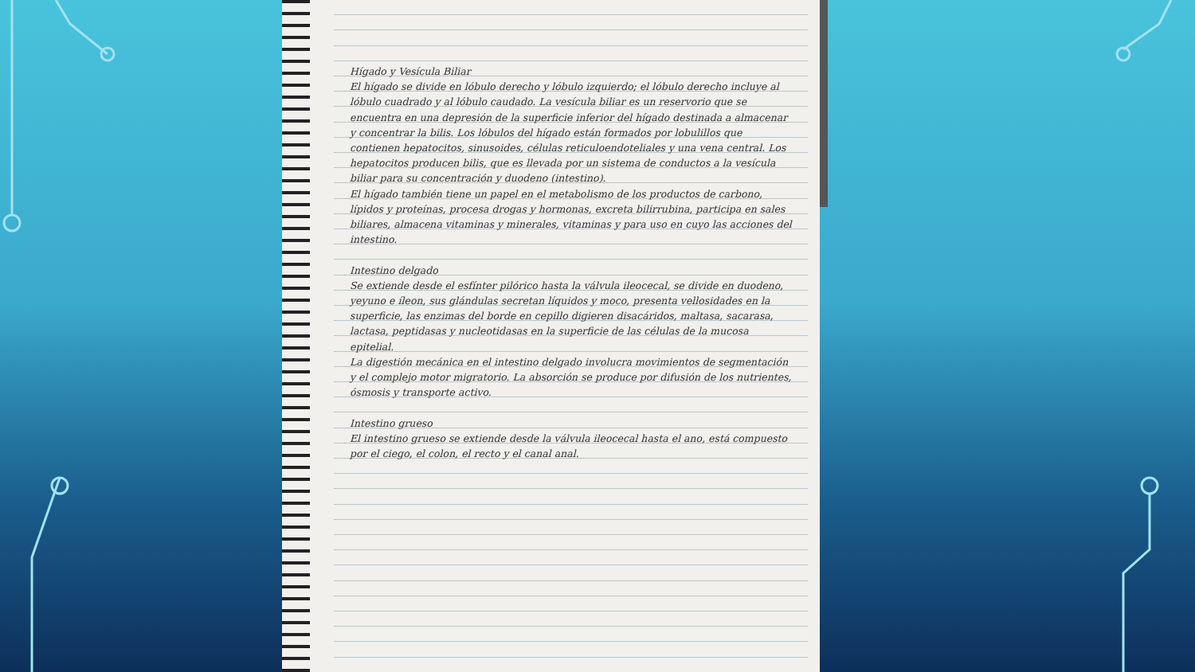Hígado y Vesícula Biliar
El hígado se divide en lóbulo derecho y lóbulo izquierdo; el lóbulo derecho incluye al lóbulo cuadrado y al lóbulo caudado. La vesícula biliar es un reservorio que se encuentra en una depresión de la superficie inferior del hígado destinada a almacenar y concentrar la bilis. Los lóbulos del hígado están formados por lobulillos que contienen hepatocitos, sinusoides, células reticuloendoteliales y una vena central. Los hepatocitos producen bilis, que es llevada por un sistema de conductos a la vesícula biliar para su concentración y duodeno (intestino).
El hígado también tiene un papel en el metabolismo de los productos de carbono, lípidos y proteínas, procesa drogas y hormonas, excreta bilirrubina, participa en sales biliares, almacena vitaminas y minerales, vitaminas y para uso en cuyo las acciones del intestino.
Intestino delgado
Se extiende desde el esfínter pilórico hasta la válvula ileocecal, se divide en duodeno, yeyuno e íleon, sus glándulas secretan líquidos y moco, presenta vellosidades en la superficie, las enzimas del borde en cepillo digieren disacáridos, maltasa, sacarasa, lactasa, peptidasas y nucleotidasas en la superficie de las células de la mucosa epitelial.
La digestión mecánica en el intestino delgado involucra movimientos de segmentación y el complejo motor migratorio. La absorción se produce por difusión de los nutrientes, ósmosis y transporte activo.
Intestino grueso
El intestino grueso se extiende desde la válvula ileocecal hasta el ano, está compuesto por el ciego, el colon, el recto y el canal anal.